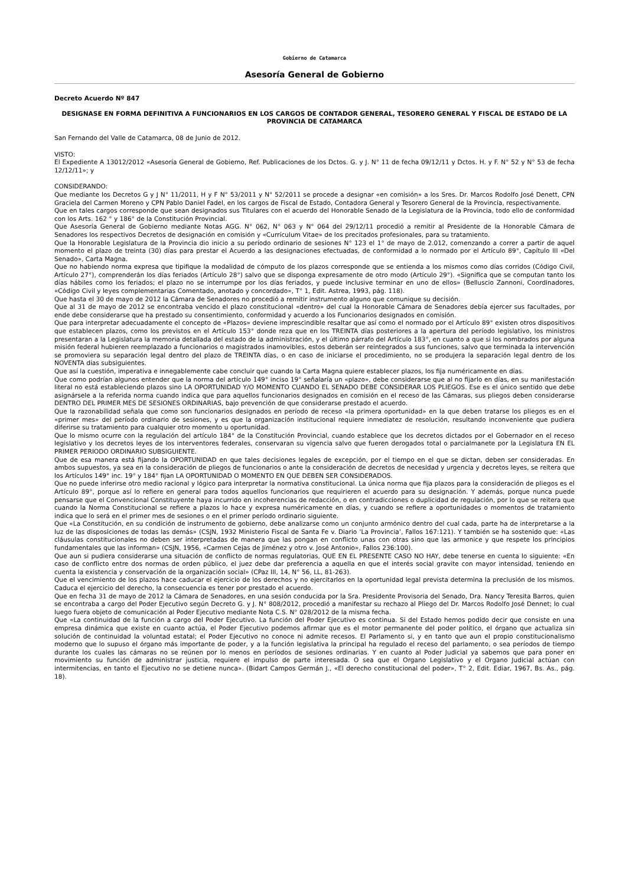Gobierno de Catamarca
Asesoría General de Gobierno
Decreto Acuerdo Nº 847
DESIGNASE EN FORMA DEFINITIVA A FUNCIONARIOS EN LOS CARGOS DE CONTADOR GENERAL, TESORERO GENERAL Y FISCAL DE ESTADO DE LA PROVINCIA DE CATAMARCA
San Fernando del Valle de Catamarca, 08 de Junio de 2012.
VISTO:
El Expediente A 13012/2012 «Asesoría General de Gobierno, Ref. Publicaciones de los Dctos. G. y J. N° 11 de fecha 09/12/11 y Dctos. H. y F. N° 52 y N° 53 de fecha 12/12/11»; y
CONSIDERANDO:
Que mediante los Decretos G y J N° 11/2011, H y F N° 53/2011 y N° 52/2011 se procede a designar «en comisión» a los Sres. Dr. Marcos Rodolfo José Denett, CPN Graciela del Carmen Moreno y CPN Pablo Daniel Fadel, en los cargos de Fiscal de Estado, Contadora General y Tesorero General de la Provincia, respectivamente.
Que en tales cargos corresponde que sean designados sus Titulares con el acuerdo del Honorable Senado de la Legislatura de la Provincia, todo ello de conformidad con los Arts. 162 ° y 186° de la Constitución Provincial.
Que Asesoría General de Gobierno mediante Notas AGG. N° 062, N° 063 y N° 064 del 29/12/11 procedió a remitir al Presidente de la Honorable Cámara de Senadores los respectivos Decretos de designación en comisión y «Currículum Vitae» de los precitados profesionales, para su tratamiento.
Que la Honorable Legislatura de la Provincia dio inicio a su período ordinario de sesiones N° 123 el 1° de mayo de 2.012, comenzando a correr a partir de aquel momento el plazo de treinta (30) días para prestar el Acuerdo a las designaciones efectuadas, de conformidad a lo normado por el Artículo 89°, Capítulo III «Del Senado», Carta Magna.
Que no habiendo norma expresa que tipifique la modalidad de cómputo de los plazos corresponde que se entienda a los mismos como días corridos (Código Civil, Artículo 27°), comprenderán los días feriados (Artículo 28°) salvo que se disponga expresamente de otro modo (Artículo 29°). «Significa que se computan tanto los días hábiles como los feriados; el plazo no se interrumpe por los días feriados, y puede inclusive terminar en uno de ellos» (Belluscio Zannoni, Coordinadores, «Código Civil y leyes complementarias Comentado, anotado y concordado», T° 1, Edit. Astrea, 1993, pág. 118).
Que hasta el 30 de mayo de 2012 la Cámara de Senadores no procedió a remitir instrumento alguno que comunique su decisión.
Que al 31 de mayo de 2012 se encontraba vencido el plazo constitucional «dentro» del cual la Honorable Cámara de Senadores debía ejercer sus facultades, por ende debe considerarse que ha prestado su consentimiento, conformidad y acuerdo a los Funcionarios designados en comisión.
Que para interpretar adecuadamente el concepto de «Plazos» deviene imprescindible resaltar que así como el normado por el Artículo 89° existen otros dispositivos que establecen plazos, como los previstos en el Artículo 153° donde reza que en los TREINTA días posteriores a la apertura del período legislativo, los ministros presentaran a la Legislatura la memoria detallada del estado de la administración, y el último párrafo del Artículo 183°, en cuanto a que si los nombrados por alguna misión federal hubieren reemplazado a funcionarios o magistrados inamovibles, estos deberán ser reintegrados a sus funciones, salvo que terminada la intervención se promoviera su separación legal dentro del plazo de TREINTA días, o en caso de iniciarse el procedimiento, no se produjera la separación legal dentro de los NOVENTA días subsiguientes.
Que así la cuestión, imperativa e innegablemente cabe concluir que cuando la Carta Magna quiere establecer plazos, los fija numéricamente en días.
Que como podrían algunos entender que la norma del artículo 149° inciso 19° señalaría un «plazo», debe considerarse que al no fijarlo en días, en su manifestación literal no está estableciendo plazos sino LA OPORTUNIDAD Y/O MOMENTO CUANDO EL SENADO DEBE CONSIDERAR LOS PLIEGOS. Ese es el único sentido que debe asignársele a la referida norma cuando indica que para aquellos funcionarios designados en comisión en el receso de las Cámaras, sus pliegos deben considerarse DENTRO DEL PRIMER MES DE SESIONES ORDINARIAS, bajo prevención de que considerarse prestado el acuerdo.
Que la razonabilidad señala que como son funcionarios designados en período de receso «la primera oportunidad» en la que deben tratarse los pliegos es en el «primer mes» del período ordinario de sesiones, y es que la organización institucional requiere inmediatez de resolución, resultando inconveniente que pudiera diferirse su tratamiento para cualquier otro momento u oportunidad.
Que lo mismo ocurre con la regulación del artículo 184° de la Constitución Provincial, cuando establece que los decretos dictados por el Gobernador en el receso legislativo y los decretos leyes de los interventores federales, conservaran su vigencia salvo que fueren derogados total o parcialmanete por la Legislatura EN EL PRIMER PERIODO ORDINARIO SUBSIGUIENTE.
Que de esa manera está fijando la OPORTUNIDAD en que tales decisiones legales de excepción, por el tiempo en el que se dictan, deben ser consideradas. En ambos supuestos, ya sea en la consideración de pliegos de funcionarios o ante la consideración de decretos de necesidad y urgencia y decretos leyes, se reitera que los Artículos 149° inc. 19° y 184° fijan LA OPORTUNIDAD O MOMENTO EN QUE DEBEN SER CONSIDERADOS.
Que no puede inferirse otro medio racional y lógico para interpretar la normativa constitucional. La única norma que fija plazos para la consideración de pliegos es el Artículo 89°, porque así lo refiere en general para todos aquellos funcionarios que requirieren el acuerdo para su designación. Y además, porque nunca puede pensarse que el Convencional Constituyente haya incurrido en incoherencias de redacción, o en contradicciones o duplicidad de regulación, por lo que se reitera que cuando la Norma Constitucional se refiere a plazos lo hace y expresa numéricamente en días, y cuando se refiere a oportunidades o momentos de tratamiento indica que lo será en el primer mes de sesiones o en el primer período ordinario siguiente.
Que «La Constitución, en su condición de instrumento de gobierno, debe analizarse como un conjunto armónico dentro del cual cada, parte ha de interpretarse a la luz de las disposiciones de todas las demás» (CSJN, 1932 Ministerio Fiscal de Santa Fe v. Diario ‘La Provincia’, Fallos 167:121). Y también se ha sostenido que: «Las cláusulas constitucionales no deben ser interpretadas de manera que las pongan en conflicto unas con otras sino que las armonice y que respete los principios fundamentales que las informan» (CSJN, 1956, «Carmen Cejas de Jiménez y otro v. José Antonio», Fallos 236:100).
Que aun si pudiera considerarse una situación de conflicto de normas regulatorias, QUE EN EL PRESENTE CASO NO HAY, debe tenerse en cuenta lo siguiente: «En caso de conflicto entre dos normas de orden público, el juez debe dar preferencia a aquella en que el interés social gravite con mayor intensidad, teniendo en cuenta la existencia y conservación de la organización social» (CPaz III, 14, N° 56, LL, 81-263).
Que el vencimiento de los plazos hace caducar el ejercicio de los derechos y no ejercitarlos en la oportunidad legal prevista determina la preclusión de los mismos. Caduca el ejercicio del derecho, la consecuencia es tener por prestado el acuerdo.
Que en fecha 31 de mayo de 2012 la Cámara de Senadores, en una sesión conducida por la Sra. Presidente Provisoria del Senado, Dra. Nancy Teresita Barros, quien se encontraba a cargo del Poder Ejecutivo según Decreto G. y J. N° 808/2012, procedió a manifestar su rechazo al Pliego del Dr. Marcos Rodolfo José Dennet; lo cual luego fuera objeto de comunicación al Poder Ejecutivo mediante Nota C.S. N° 028/2012 de la misma fecha.
Que «La continuidad de la función a cargo del Poder Ejecutivo. La función del Poder Ejecutivo es continua. Si del Estado hemos podido decir que consiste en una empresa dinámica que existe en cuanto actúa, el Poder Ejecutivo podemos afirmar que es el motor permanente del poder político, el órgano que actualiza sin solución de continuidad la voluntad estatal; el Poder Ejecutivo no conoce ni admite recesos. El Parlamento si, y en tanto que aun el propio constitucionalismo moderno que lo supuso el órgano más importante de poder, y a la función legislativa la principal ha regulado el receso del parlamento, o sea períodos de tiempo durante los cuales las cámaras no se reúnen por lo menos en períodos de sesiones ordinarias. Y en cuanto al Poder Judicial ya sabemos que para poner en movimiento su función de administrar justicia, requiere el impulso de parte interesada. O sea que el Organo Legislativo y el Organo Judicial actúan con intermitencias, en tanto el Ejecutivo no se detiene nunca». (Bidart Campos Germán J., «El derecho constitucional del poder», T° 2, Edit. Ediar, 1967, Bs. As., pág. 18).